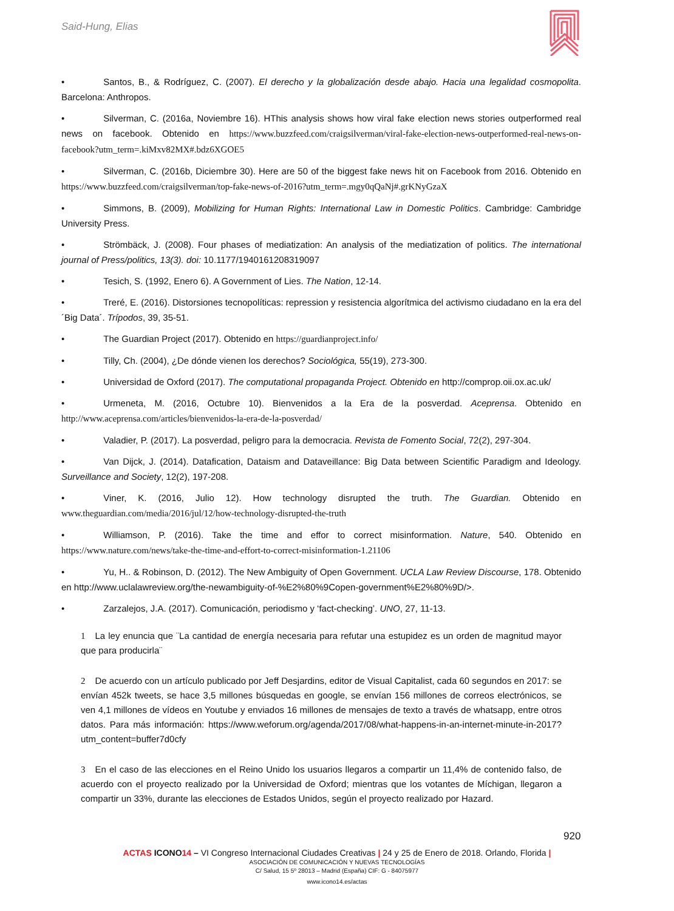Said-Hung, Elias
• Santos, B., & Rodríguez, C. (2007). El derecho y la globalización desde abajo. Hacia una legalidad cosmopolita. Barcelona: Anthropos.
• Silverman, C. (2016a, Noviembre 16). HThis analysis shows how viral fake election news stories outperformed real news on facebook. Obtenido en https://www.buzzfeed.com/craigsilverman/viral-fake-election-news-outperformed-real-news-on-facebook?utm_term=.kiMxv82MX#.bdz6XGOE5
• Silverman, C. (2016b, Diciembre 30). Here are 50 of the biggest fake news hit on Facebook from 2016. Obtenido en https://www.buzzfeed.com/craigsilverman/top-fake-news-of-2016?utm_term=.mgy0qQaNj#.grKNyGzaX
• Simmons, B. (2009), Mobilizing for Human Rights: International Law in Domestic Politics. Cambridge: Cambridge University Press.
• Strömbäck, J. (2008). Four phases of mediatization: An analysis of the mediatization of politics. The international journal of Press/politics, 13(3). doi: 10.1177/1940161208319097
• Tesich, S. (1992, Enero 6). A Government of Lies. The Nation, 12-14.
• Treré, E. (2016). Distorsiones tecnopolíticas: repression y resistencia algorítmica del activismo ciudadano en la era del ´Big Data´. Trípodos, 39, 35-51.
• The Guardian Project (2017). Obtenido en https://guardianproject.info/
• Tilly, Ch. (2004), ¿De dónde vienen los derechos? Sociológica, 55(19), 273-300.
• Universidad de Oxford (2017). The computational propaganda Project. Obtenido en http://comprop.oii.ox.ac.uk/
• Urmeneta, M. (2016, Octubre 10). Bienvenidos a la Era de la posverdad. Aceprensa. Obtenido en http://www.aceprensa.com/articles/bienvenidos-la-era-de-la-posverdad/
• Valadier, P. (2017). La posverdad, peligro para la democracia. Revista de Fomento Social, 72(2), 297-304.
• Van Dijck, J. (2014). Datafication, Dataism and Dataveillance: Big Data between Scientific Paradigm and Ideology. Surveillance and Society, 12(2), 197-208.
• Viner, K. (2016, Julio 12). How technology disrupted the truth. The Guardian. Obtenido en www.theguardian.com/media/2016/jul/12/how-technology-disrupted-the-truth
• Williamson, P. (2016). Take the time and effor to correct misinformation. Nature, 540. Obtenido en https://www.nature.com/news/take-the-time-and-effort-to-correct-misinformation-1.21106
• Yu, H.. & Robinson, D. (2012). The New Ambiguity of Open Government. UCLA Law Review Discourse, 178. Obtenido en http://www.uclalawreview.org/the-newambiguity-of-%E2%80%9Copen-government%E2%80%9D/>.
• Zarzalejos, J.A. (2017). Comunicación, periodismo y ‘fact-checking’. UNO, 27, 11-13.
1 La ley enuncia que ¨La cantidad de energía necesaria para refutar una estupidez es un orden de magnitud mayor que para producirla¨
2 De acuerdo con un artículo publicado por Jeff Desjardins, editor de Visual Capitalist, cada 60 segundos en 2017: se envían 452k tweets, se hace 3,5 millones búsquedas en google, se envían 156 millones de correos electrónicos, se ven 4,1 millones de vídeos en Youtube y enviados 16 millones de mensajes de texto a través de whatsapp, entre otros datos. Para más información: https://www.weforum.org/agenda/2017/08/what-happens-in-an-internet-minute-in-2017?utm_content=buffer7d0cfy
3 En el caso de las elecciones en el Reino Unido los usuarios llegaros a compartir un 11,4% de contenido falso, de acuerdo con el proyecto realizado por la Universidad de Oxford; mientras que los votantes de Míchigan, llegaron a compartir un 33%, durante las elecciones de Estados Unidos, según el proyecto realizado por Hazard.
920
ACTAS ICONO 14 – VI Congreso Internacional Ciudades Creativas | 24 y 25 de Enero de 2018. Orlando, Florida |
ASOCIACIÓN DE COMUNICACIÓN Y NUEVAS TECNOLOGÍAS
C/ Salud, 15 5º 28013 – Madrid (España) CIF: G - 84075977
www.icono14.es/actas